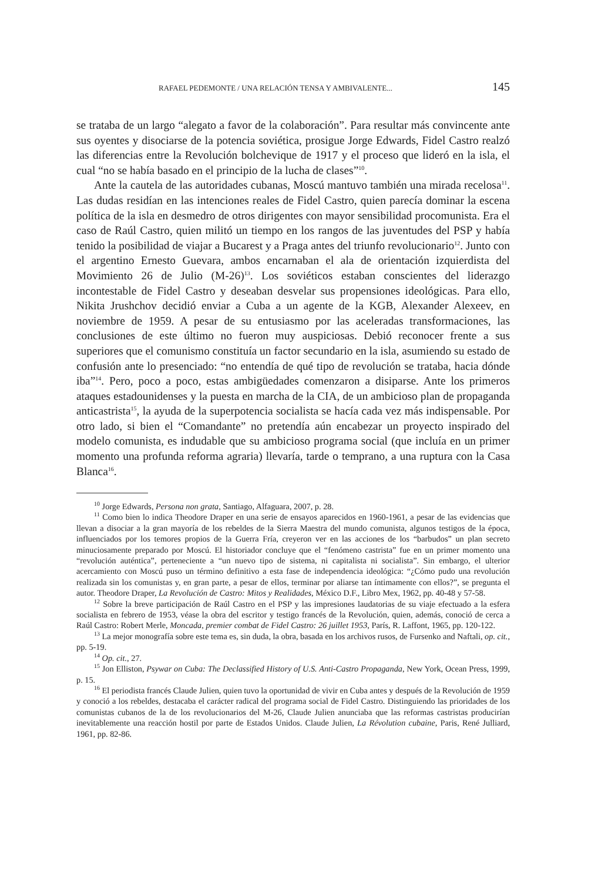RAFAEL PEDEMONTE / UNA RELACIÓN TENSA Y AMBIVALENTE... 145
se trataba de un largo “alegato a favor de la colaboración”. Para resultar más convincente ante sus oyentes y disociarse de la potencia soviética, prosigue Jorge Edwards, Fidel Castro realzó las diferencias entre la Revolución bolchevique de 1917 y el proceso que lideró en la isla, el cual “no se había basado en el principio de la lucha de clases”<sup>10</sup>.
Ante la cautela de las autoridades cubanas, Moscú mantuvo también una mirada recelosa<sup>11</sup>. Las dudas residían en las intenciones reales de Fidel Castro, quien parecía dominar la escena política de la isla en desmedro de otros dirigentes con mayor sensibilidad procomunista. Era el caso de Raúl Castro, quien militó un tiempo en los rangos de las juventudes del PSP y había tenido la posibilidad de viajar a Bucarest y a Praga antes del triunfo revolucionario<sup>12</sup>. Junto con el argentino Ernesto Guevara, ambos encarnaban el ala de orientación izquierdista del Movimiento 26 de Julio (M-26)<sup>13</sup>. Los soviéticos estaban conscientes del liderazgo incontestable de Fidel Castro y deseaban desvelar sus propensiones ideológicas. Para ello, Nikita Jrushchov decidió enviar a Cuba a un agente de la KGB, Alexander Alexeev, en noviembre de 1959. A pesar de su entusiasmo por las aceleradas transformaciones, las conclusiones de este último no fueron muy auspiciosas. Debió reconocer frente a sus superiores que el comunismo constituía un factor secundario en la isla, asumiendo su estado de confusión ante lo presenciado: “no entendía de qué tipo de revolución se trataba, hacia dónde iba”<sup>14</sup>. Pero, poco a poco, estas ambigüedades comenzaron a disiparse. Ante los primeros ataques estadounidenses y la puesta en marcha de la CIA, de un ambicioso plan de propaganda anticastrista<sup>15</sup>, la ayuda de la superpotencia socialista se hacía cada vez más indispensable. Por otro lado, si bien el “Comandante” no pretendía aún encabezar un proyecto inspirado del modelo comunista, es indudable que su ambicioso programa social (que incluía en un primer momento una profunda reforma agraria) llevaría, tarde o temprano, a una ruptura con la Casa Blanca<sup>16</sup>.
<sup>10</sup> Jorge Edwards, Persona non grata, Santiago, Alfaguara, 2007, p. 28.
<sup>11</sup> Como bien lo indica Theodore Draper en una serie de ensayos aparecidos en 1960-1961, a pesar de las evidencias que llevan a disociar a la gran mayoría de los rebeldes de la Sierra Maestra del mundo comunista, algunos testigos de la época, influenciados por los temores propios de la Guerra Fría, creyeron ver en las acciones de los “barbudos” un plan secreto minuciosamente preparado por Moscú. El historiador concluye que el “fenómeno castrista” fue en un primer momento una “revolución auténtica”, perteneciente a “un nuevo tipo de sistema, ni capitalista ni socialista”. Sin embargo, el ulterior acercamiento con Moscú puso un término definitivo a esta fase de independencia ideológica: “¿Cómo pudo una revolución realizada sin los comunistas y, en gran parte, a pesar de ellos, terminar por aliarse tan íntimamente con ellos?”, se pregunta el autor. Theodore Draper, La Revolución de Castro: Mitos y Realidades, México D.F., Libro Mex, 1962, pp. 40-48 y 57-58.
<sup>12</sup> Sobre la breve participación de Raúl Castro en el PSP y las impresiones laudatorias de su viaje efectuado a la esfera socialista en febrero de 1953, véase la obra del escritor y testigo francés de la Revolución, quien, además, conoció de cerca a Raúl Castro: Robert Merle, Moncada, premier combat de Fidel Castro: 26 juillet 1953, París, R. Laffont, 1965, pp. 120-122.
<sup>13</sup> La mejor monografía sobre este tema es, sin duda, la obra, basada en los archivos rusos, de Fursenko and Naftali, op. cit., pp. 5-19.
<sup>14</sup> Op. cit., 27.
<sup>15</sup> Jon Elliston, Psywar on Cuba: The Declassified History of U.S. Anti-Castro Propaganda, New York, Ocean Press, 1999, p. 15.
<sup>16</sup> El periodista francés Claude Julien, quien tuvo la oportunidad de vivir en Cuba antes y después de la Revolución de 1959 y conoció a los rebeldes, destacaba el carácter radical del programa social de Fidel Castro. Distinguiendo las prioridades de los comunistas cubanos de la de los revolucionarios del M-26, Claude Julien anunciaba que las reformas castristas producirían inevitablemente una reacción hostil por parte de Estados Unidos. Claude Julien, La Révolution cubaine, Paris, René Julliard, 1961, pp. 82-86.